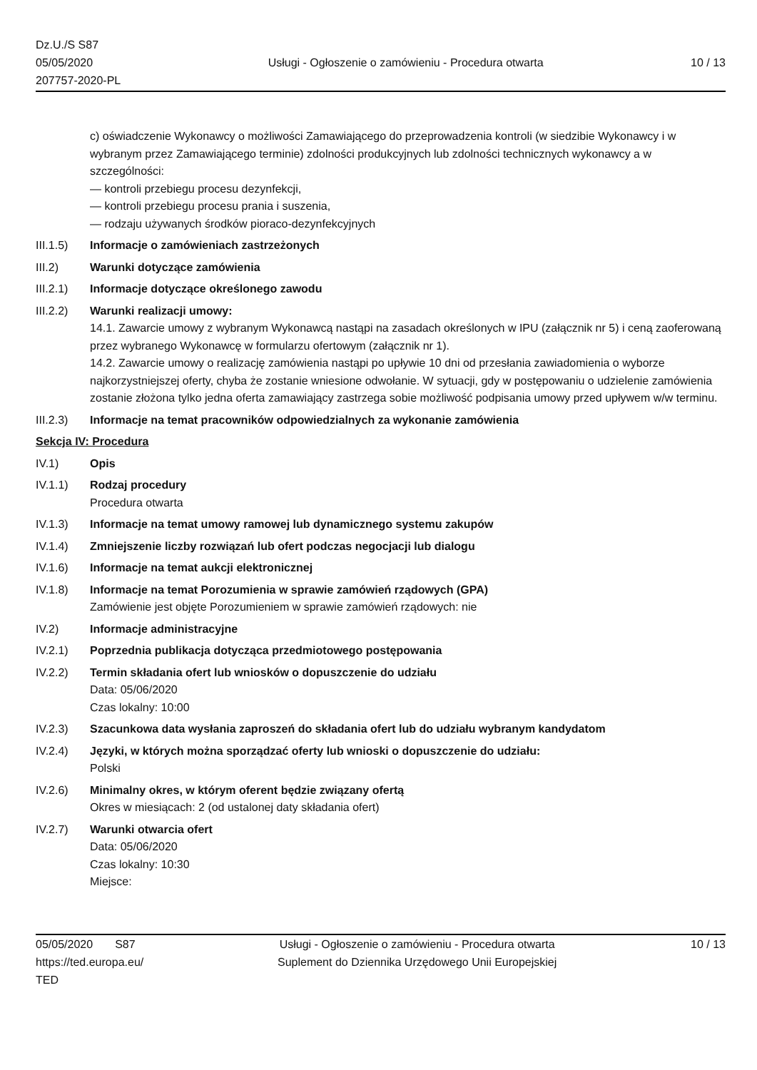Dz.U./S S87
05/05/2020
207757-2020-PL
Usługi - Ogłoszenie o zamówieniu - Procedura otwarta
10 / 13
c) oświadczenie Wykonawcy o możliwości Zamawiającego do przeprowadzenia kontroli (w siedzibie Wykonawcy i w wybranym przez Zamawiającego terminie) zdolności produkcyjnych lub zdolności technicznych wykonawcy a w szczególności:
— kontroli przebiegu procesu dezynfekcji,
— kontroli przebiegu procesu prania i suszenia,
— rodzaju używanych środków pioraco-dezynfekcyjnych
III.1.5)
Informacje o zamówieniach zastrzeżonych
III.2) Warunki dotyczące zamówienia
III.2.1)
Informacje dotyczące określonego zawodu
III.2.2)
Warunki realizacji umowy:
14.1. Zawarcie umowy z wybranym Wykonawcą nastąpi na zasadach określonych w IPU (załącznik nr 5) i ceną zaoferowaną przez wybranego Wykonawcę w formularzu ofertowym (załącznik nr 1).
14.2. Zawarcie umowy o realizację zamówienia nastąpi po upływie 10 dni od przesłania zawiadomienia o wyborze najkorzystniejszej oferty, chyba że zostanie wniesione odwołanie. W sytuacji, gdy w postępowaniu o udzielenie zamówienia zostanie złożona tylko jedna oferta zamawiający zastrzega sobie możliwość podpisania umowy przed upływem w/w terminu.
III.2.3)
Informacje na temat pracowników odpowiedzialnych za wykonanie zamówienia
Sekcja IV: Procedura
IV.1) Opis
IV.1.1) Rodzaj procedury
Procedura otwarta
IV.1.3) Informacje na temat umowy ramowej lub dynamicznego systemu zakupów
IV.1.4) Zmniejszenie liczby rozwiązań lub ofert podczas negocjacji lub dialogu
IV.1.6) Informacje na temat aukcji elektronicznej
IV.1.8) Informacje na temat Porozumienia w sprawie zamówień rządowych (GPA)
Zamówienie jest objęte Porozumieniem w sprawie zamówień rządowych: nie
IV.2) Informacje administracyjne
IV.2.1) Poprzednia publikacja dotycząca przedmiotowego postępowania
IV.2.2) Termin składania ofert lub wniosków o dopuszczenie do udziału
Data: 05/06/2020
Czas lokalny: 10:00
IV.2.3) Szacunkowa data wysłania zaproszeń do składania ofert lub do udziału wybranym kandydatom
IV.2.4) Języki, w których można sporządzać oferty lub wnioski o dopuszczenie do udziału:
Polski
IV.2.6) Minimalny okres, w którym oferent będzie związany ofertą
Okres w miesiącach: 2 (od ustalonej daty składania ofert)
IV.2.7) Warunki otwarcia ofert
Data: 05/06/2020
Czas lokalny: 10:30
Miejsce:
05/05/2020 S87
https://ted.europa.eu/
TED
Usługi - Ogłoszenie o zamówieniu - Procedura otwarta
Suplement do Dziennika Urzędowego Unii Europejskiej
10 / 13